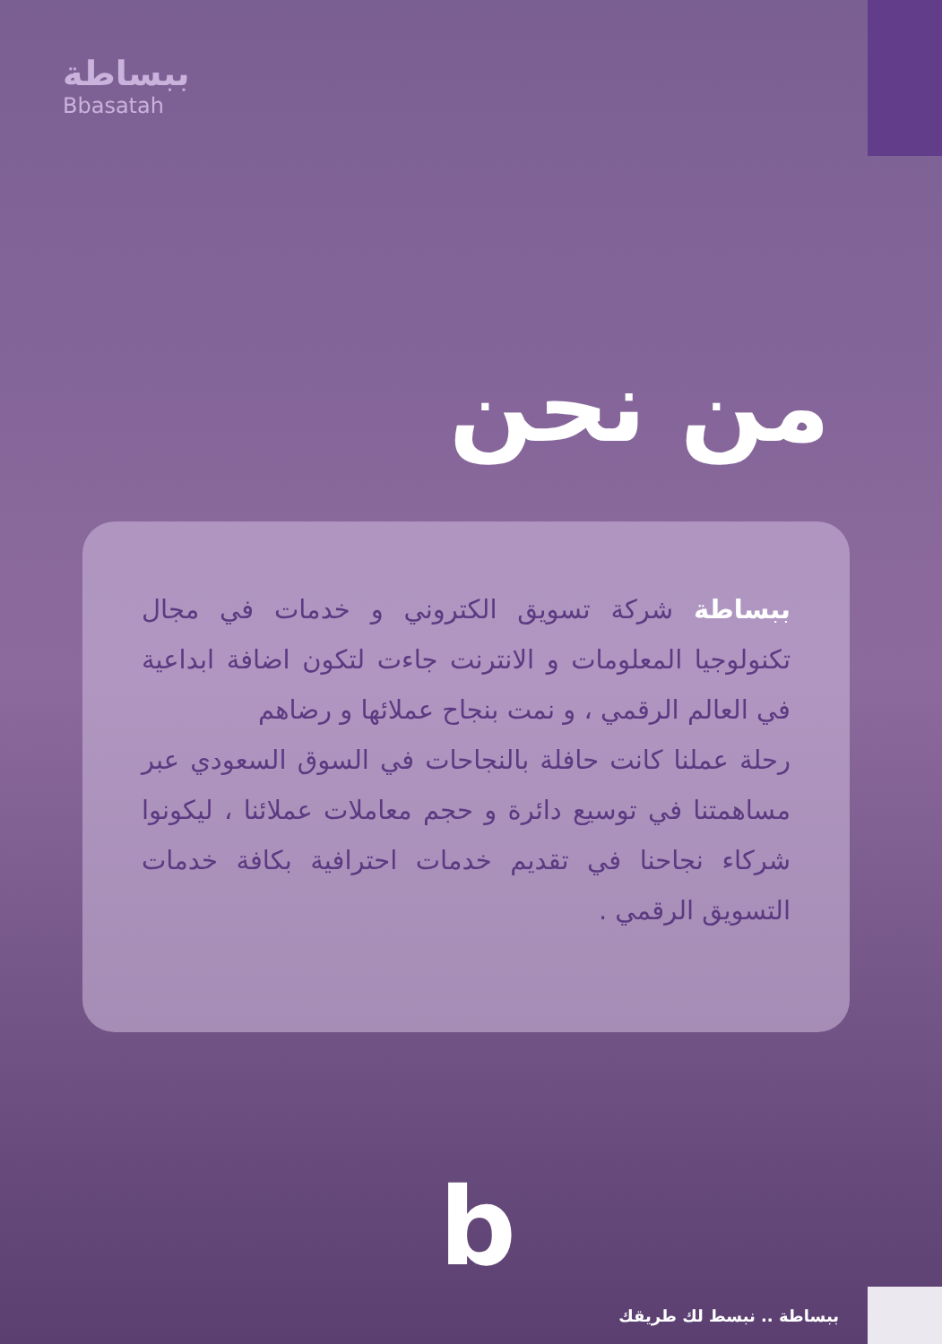ببساطة
Bbasatah
من نحن
ببساطة شركة تسويق الكتروني و خدمات في مجال تكنولوجيا المعلومات و الانترنت جاءت لتكون اضافة ابداعية في العالم الرقمي ، و نمت بنجاح عملائها و رضاهم
رحلة عملنا كانت حافلة بالنجاحات في السوق السعودي عبر مساهمتنا في توسيع دائرة و حجم معاملات عملائنا ، ليكونوا شركاء نجاحنا في تقديم خدمات احترافية بكافة خدمات التسويق الرقمي .
b
ببساطة .. نبسط لك طريقك